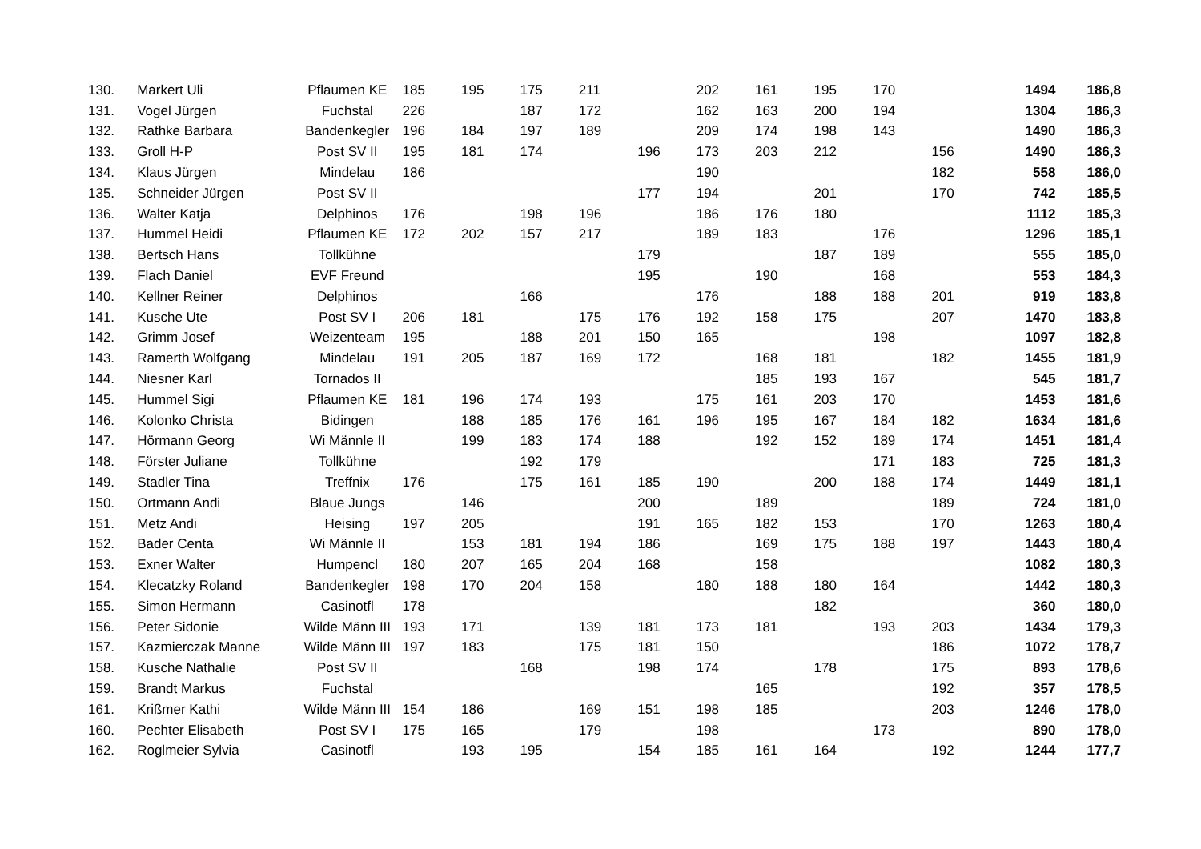| 130. | Markert Uli | Pflaumen KE | 185 | 195 | 175 | 211 | | 202 | 161 | 195 | 170 | | 1494 | 186,8 |
| 131. | Vogel Jürgen | Fuchstal | 226 | | 187 | 172 | | 162 | 163 | 200 | 194 | | 1304 | 186,3 |
| 132. | Rathke Barbara | Bandenkegler | 196 | 184 | 197 | 189 | | 209 | 174 | 198 | 143 | | 1490 | 186,3 |
| 133. | Groll H-P | Post SV II | 195 | 181 | 174 | | 196 | 173 | 203 | 212 | | 156 | 1490 | 186,3 |
| 134. | Klaus Jürgen | Mindelau | 186 | | | | | 190 | | | | 182 | 558 | 186,0 |
| 135. | Schneider Jürgen | Post SV II | | | | | 177 | 194 | | 201 | | 170 | 742 | 185,5 |
| 136. | Walter Katja | Delphinos | 176 | | 198 | 196 | | 186 | 176 | 180 | | | 1112 | 185,3 |
| 137. | Hummel Heidi | Pflaumen KE | 172 | 202 | 157 | 217 | | 189 | 183 | | 176 | | 1296 | 185,1 |
| 138. | Bertsch Hans | Tollkühne | | | | | 179 | | | 187 | 189 | | 555 | 185,0 |
| 139. | Flach Daniel | EVF Freund | | | | | 195 | | 190 | | 168 | | 553 | 184,3 |
| 140. | Kellner Reiner | Delphinos | | | 166 | | | 176 | | 188 | 188 | 201 | 919 | 183,8 |
| 141. | Kusche Ute | Post SV I | 206 | 181 | | 175 | 176 | 192 | 158 | 175 | | 207 | 1470 | 183,8 |
| 142. | Grimm Josef | Weizenteam | 195 | | 188 | 201 | 150 | 165 | | | 198 | | 1097 | 182,8 |
| 143. | Ramerth Wolfgang | Mindelau | 191 | 205 | 187 | 169 | 172 | | 168 | 181 | | 182 | 1455 | 181,9 |
| 144. | Niesner Karl | Tornados II | | | | | | | 185 | 193 | 167 | | 545 | 181,7 |
| 145. | Hummel Sigi | Pflaumen KE | 181 | 196 | 174 | 193 | | 175 | 161 | 203 | 170 | | 1453 | 181,6 |
| 146. | Kolonko Christa | Bidingen | | 188 | 185 | 176 | 161 | 196 | 195 | 167 | 184 | 182 | 1634 | 181,6 |
| 147. | Hörmann Georg | Wi Männle II | | 199 | 183 | 174 | 188 | | 192 | 152 | 189 | 174 | 1451 | 181,4 |
| 148. | Förster Juliane | Tollkühne | | | 192 | 179 | | | | | 171 | 183 | 725 | 181,3 |
| 149. | Stadler Tina | Treffnix | 176 | | 175 | 161 | 185 | 190 | | 200 | 188 | 174 | 1449 | 181,1 |
| 150. | Ortmann Andi | Blaue Jungs | | 146 | | | 200 | | 189 | | | 189 | 724 | 181,0 |
| 151. | Metz Andi | Heising | 197 | 205 | | | 191 | 165 | 182 | 153 | | 170 | 1263 | 180,4 |
| 152. | Bader Centa | Wi Männle II | | 153 | 181 | 194 | 186 | | 169 | 175 | 188 | 197 | 1443 | 180,4 |
| 153. | Exner Walter | Humpencl | 180 | 207 | 165 | 204 | 168 | | 158 | | | | 1082 | 180,3 |
| 154. | Klecatzky Roland | Bandenkegler | 198 | 170 | 204 | 158 | | 180 | 188 | 180 | 164 | | 1442 | 180,3 |
| 155. | Simon Hermann | Casinotfl | 178 | | | | | | | 182 | | | 360 | 180,0 |
| 156. | Peter Sidonie | Wilde Männ III | 193 | 171 | | 139 | 181 | 173 | 181 | | 193 | 203 | 1434 | 179,3 |
| 157. | Kazmierczak Manne | Wilde Männ III | 197 | 183 | | 175 | 181 | 150 | | | | 186 | 1072 | 178,7 |
| 158. | Kusche Nathalie | Post SV II | | | 168 | | 198 | 174 | | 178 | | 175 | 893 | 178,6 |
| 159. | Brandt Markus | Fuchstal | | | | | | | 165 | | | 192 | 357 | 178,5 |
| 161. | Krißmer Kathi | Wilde Männ III | 154 | 186 | | 169 | 151 | 198 | 185 | | | 203 | 1246 | 178,0 |
| 160. | Pechter Elisabeth | Post SV I | 175 | 165 | | 179 | | 198 | | | 173 | | 890 | 178,0 |
| 162. | Roglmeier Sylvia | Casinotfl | | 193 | 195 | | 154 | 185 | 161 | 164 | | 192 | 1244 | 177,7 |